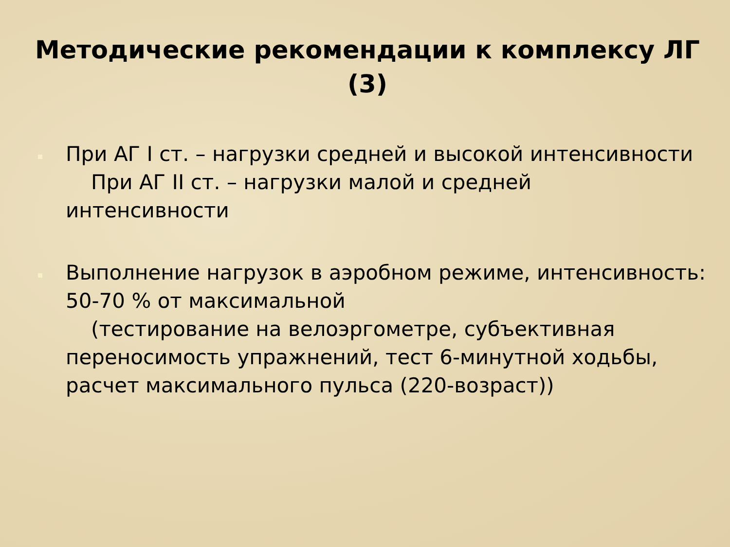Методические рекомендации к комплексу ЛГ (3)
При АГ I ст. – нагрузки средней и высокой интенсивности
При АГ II ст. – нагрузки малой и средней
интенсивности
Выполнение нагрузок в аэробном режиме, интенсивность: 50-70 % от максимальной
(тестирование на велоэргометре, субъективная переносимость упражнений, тест 6-минутной ходьбы, расчет максимального пульса (220-возраст))